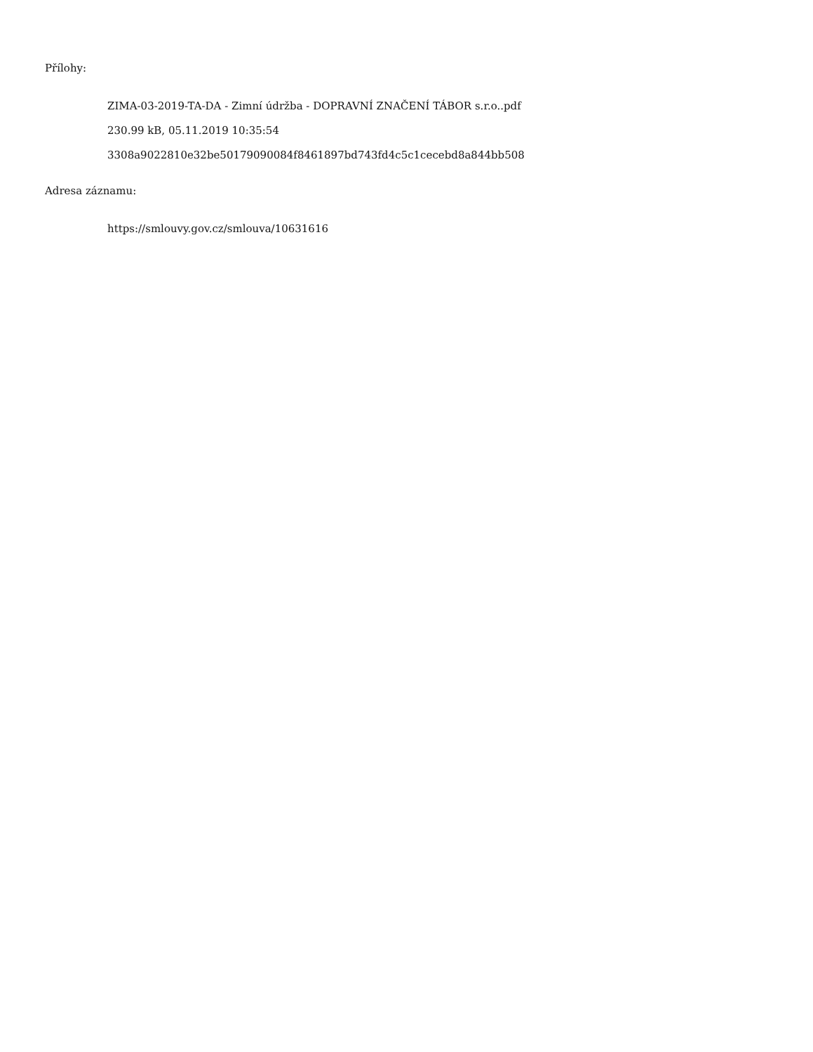Přílohy:
ZIMA-03-2019-TA-DA - Zimní údržba - DOPRAVNÍ ZNAČENÍ TÁBOR s.r.o..pdf
230.99 kB, 05.11.2019 10:35:54
3308a9022810e32be50179090084f8461897bd743fd4c5c1cecebd8a844bb508
Adresa záznamu:
https://smlouvy.gov.cz/smlouva/10631616